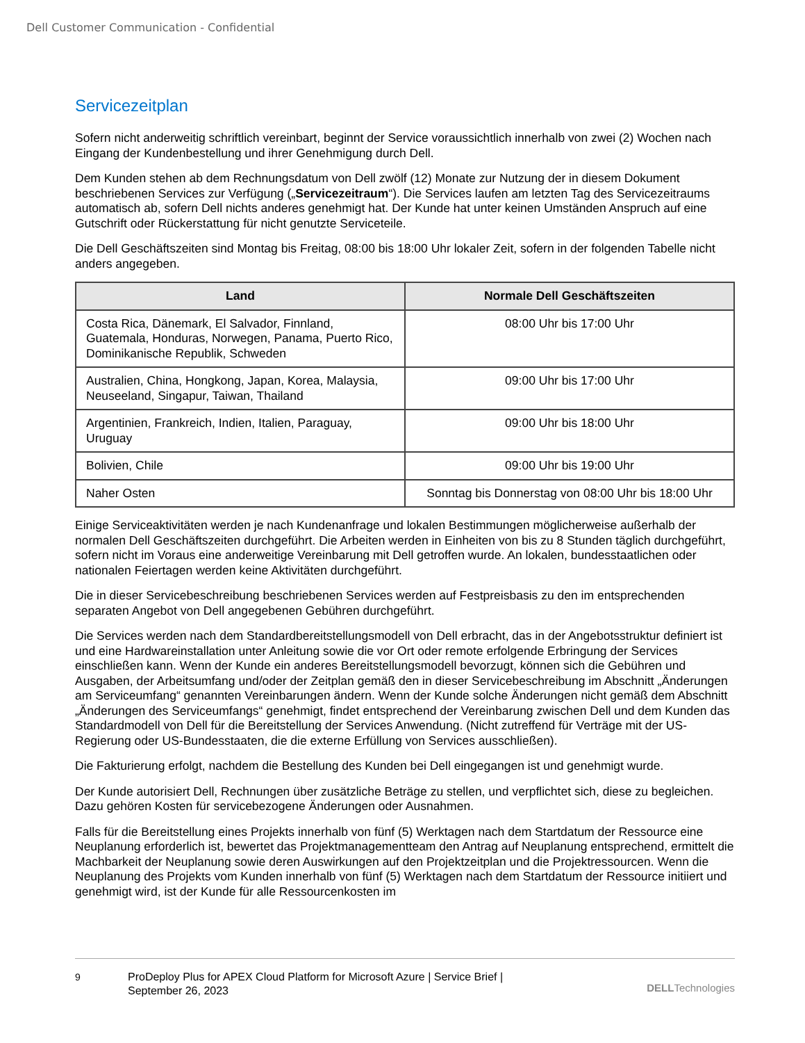Dell Customer Communication - Confidential
Servicezeitplan
Sofern nicht anderweitig schriftlich vereinbart, beginnt der Service voraussichtlich innerhalb von zwei (2) Wochen nach Eingang der Kundenbestellung und ihrer Genehmigung durch Dell.
Dem Kunden stehen ab dem Rechnungsdatum von Dell zwölf (12) Monate zur Nutzung der in diesem Dokument beschriebenen Services zur Verfügung („Servicezeitraum“). Die Services laufen am letzten Tag des Servicezeitraums automatisch ab, sofern Dell nichts anderes genehmigt hat. Der Kunde hat unter keinen Umständen Anspruch auf eine Gutschrift oder Rückerstattung für nicht genutzte Serviceteile.
Die Dell Geschäftszeiten sind Montag bis Freitag, 08:00 bis 18:00 Uhr lokaler Zeit, sofern in der folgenden Tabelle nicht anders angegeben.
| Land | Normale Dell Geschäftszeiten |
| --- | --- |
| Costa Rica, Dänemark, El Salvador, Finnland, Guatemala, Honduras, Norwegen, Panama, Puerto Rico, Dominikanische Republik, Schweden | 08:00 Uhr bis 17:00 Uhr |
| Australien, China, Hongkong, Japan, Korea, Malaysia, Neuseeland, Singapur, Taiwan, Thailand | 09:00 Uhr bis 17:00 Uhr |
| Argentinien, Frankreich, Indien, Italien, Paraguay, Uruguay | 09:00 Uhr bis 18:00 Uhr |
| Bolivien, Chile | 09:00 Uhr bis 19:00 Uhr |
| Naher Osten | Sonntag bis Donnerstag von 08:00 Uhr bis 18:00 Uhr |
Einige Serviceaktivitäten werden je nach Kundenanfrage und lokalen Bestimmungen möglicherweise außerhalb der normalen Dell Geschäftszeiten durchgeführt. Die Arbeiten werden in Einheiten von bis zu 8 Stunden täglich durchgeführt, sofern nicht im Voraus eine anderweitige Vereinbarung mit Dell getroffen wurde. An lokalen, bundesstaatlichen oder nationalen Feiertagen werden keine Aktivitäten durchgeführt.
Die in dieser Servicebeschreibung beschriebenen Services werden auf Festpreisbasis zu den im entsprechenden separaten Angebot von Dell angegebenen Gebühren durchgeführt.
Die Services werden nach dem Standardbereitstellungsmodell von Dell erbracht, das in der Angebotsstruktur definiert ist und eine Hardwareinstallation unter Anleitung sowie die vor Ort oder remote erfolgende Erbringung der Services einschließen kann. Wenn der Kunde ein anderes Bereitstellungsmodell bevorzugt, können sich die Gebühren und Ausgaben, der Arbeitsumfang und/oder der Zeitplan gemäß den in dieser Servicebeschreibung im Abschnitt „Änderungen am Serviceumfang“ genannten Vereinbarungen ändern. Wenn der Kunde solche Änderungen nicht gemäß dem Abschnitt „Änderungen des Serviceumfangs“ genehmigt, findet entsprechend der Vereinbarung zwischen Dell und dem Kunden das Standardmodell von Dell für die Bereitstellung der Services Anwendung. (Nicht zutreffend für Verträge mit der US-Regierung oder US-Bundesstaaten, die die externe Erfüllung von Services ausschließen).
Die Fakturierung erfolgt, nachdem die Bestellung des Kunden bei Dell eingegangen ist und genehmigt wurde.
Der Kunde autorisiert Dell, Rechnungen über zusätzliche Beträge zu stellen, und verpflichtet sich, diese zu begleichen. Dazu gehören Kosten für servicebezogene Änderungen oder Ausnahmen.
Falls für die Bereitstellung eines Projekts innerhalb von fünf (5) Werktagen nach dem Startdatum der Ressource eine Neuplanung erforderlich ist, bewertet das Projektmanagementteam den Antrag auf Neuplanung entsprechend, ermittelt die Machbarkeit der Neuplanung sowie deren Auswirkungen auf den Projektzeitplan und die Projektressourcen. Wenn die Neuplanung des Projekts vom Kunden innerhalb von fünf (5) Werktagen nach dem Startdatum der Ressource initiiert und genehmigt wird, ist der Kunde für alle Ressourcenkosten im
9 ProDeploy Plus for APEX Cloud Platform for Microsoft Azure | Service Brief |
September 26, 2023
DELLTechnologies